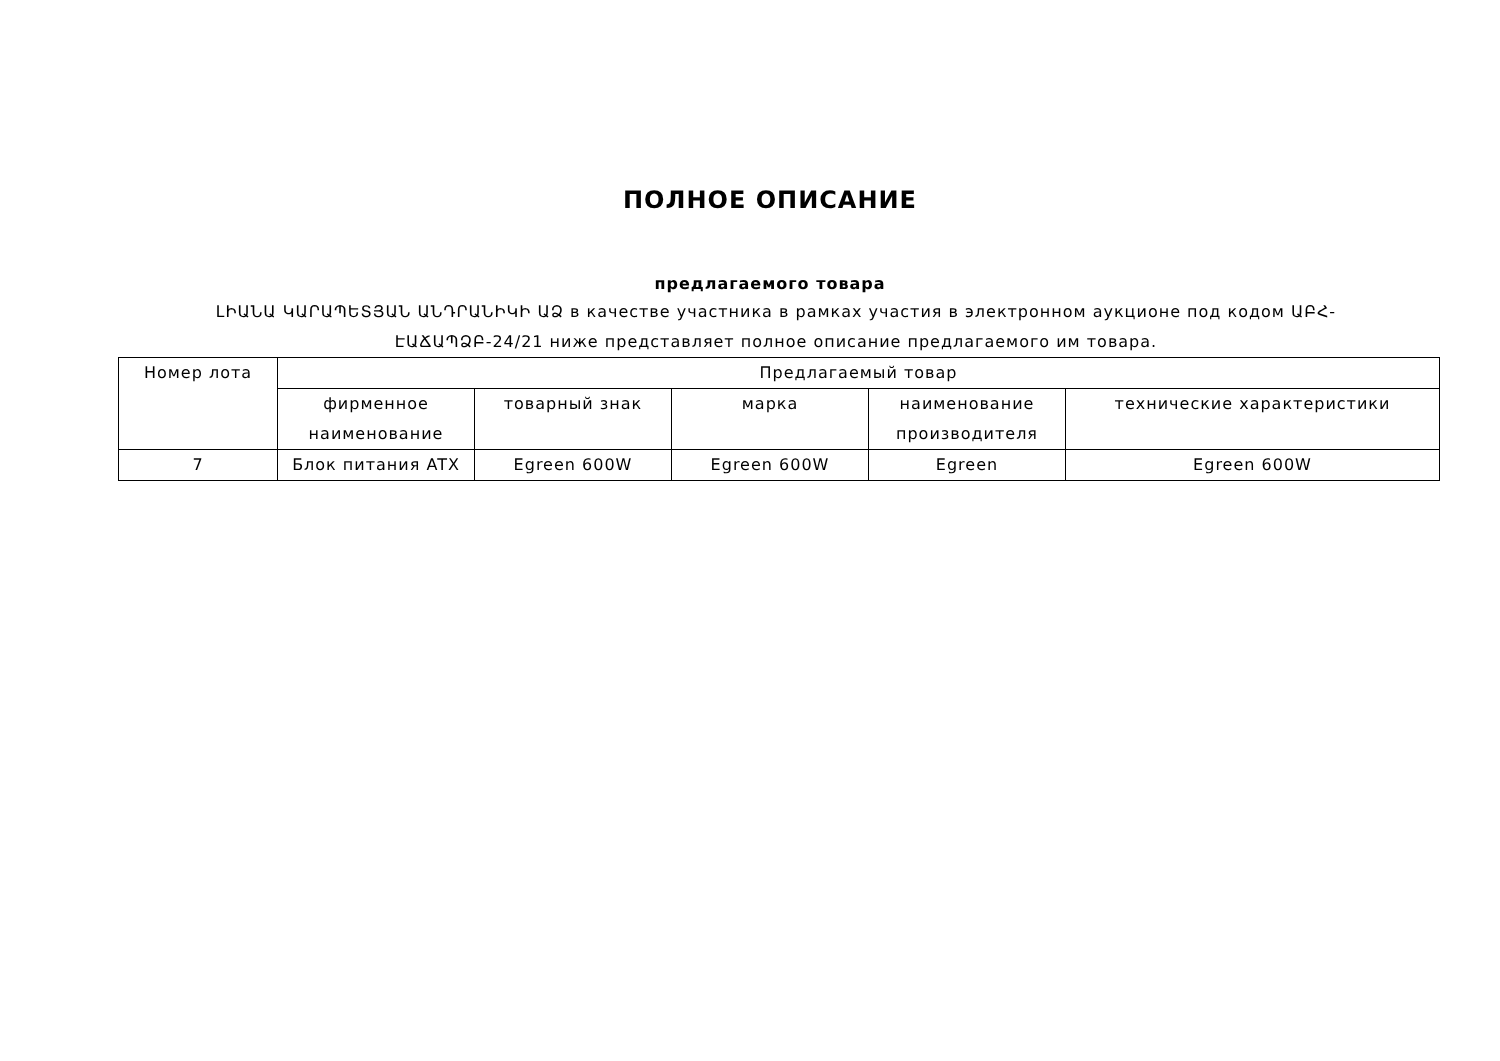ПОЛНОЕ ОПИСАНИЕ
предлагаемого товара
ԼԻԱՆԱ ԿԱՐԱՊԵՏՅԱՆ ԱՆԴՐԱՆԻԿԻ ԱՁ в качестве участника в рамках участия в электронном аукционе под кодом ԱԲՀ-ԷԱՃԱՊՁԲ-24/21 ниже представляет полное описание предлагаемого им товара.
| Номер лота | Предлагаемый товар | | | | |
| | фирменное наименование | товарный знак | марка | наименование производителя | технические характеристики |
| 7 | Блок питания ATX | Egreen 600W | Egreen 600W | Egreen | Egreen 600W |